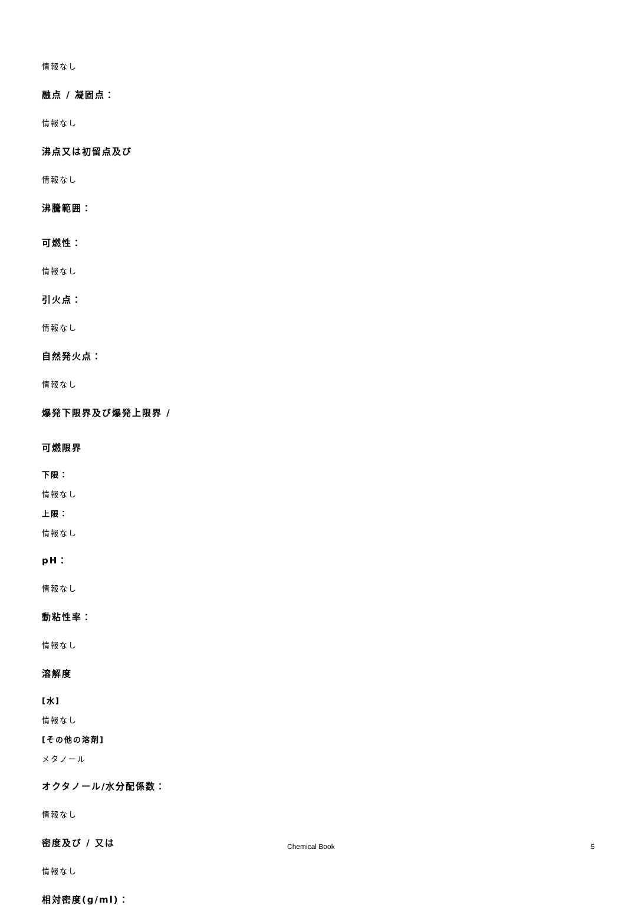情報なし
融点 / 凝固点：
情報なし
沸点又は初留点及び
情報なし
沸騰範囲：
可燃性：
情報なし
引火点：
情報なし
自然発火点：
情報なし
爆発下限界及び爆発上限界 /
可燃限界
下限：
情報なし
上限：
情報なし
pH：
情報なし
動粘性率：
情報なし
溶解度
[水]
情報なし
[その他の溶剤]
メタノール
オクタノール/水分配係数：
情報なし
密度及び / 又は
情報なし
相対密度(g/ml)：
Chemical Book 5